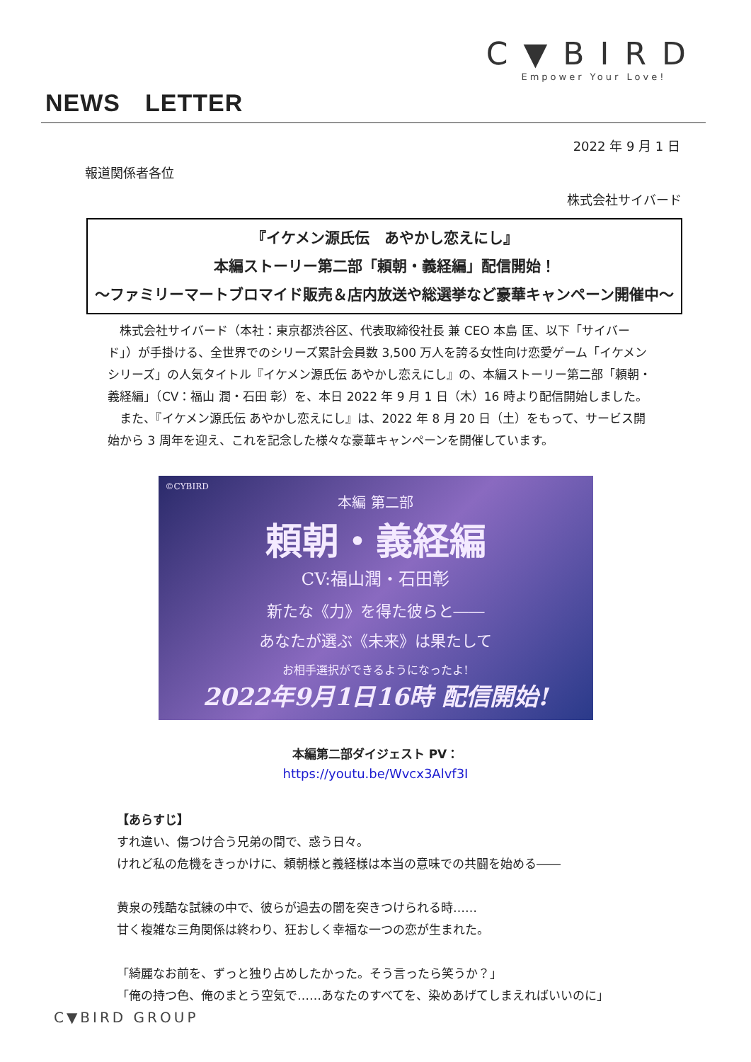C▼BIRD
Empower Your Love!
NEWS　LETTER
2022 年 9 月 1 日
報道関係者各位
株式会社サイバード
『イケメン源氏伝　あやかし恋えにし』
本編ストーリー第二部「頼朝・義経編」配信開始！
～ファミリーマートブロマイド販売＆店内放送や総選挙など豪華キャンペーン開催中～
　株式会社サイバード（本社：東京都渋谷区、代表取締役社長 兼 CEO 本島 匡、以下「サイバード」）が手掛ける、全世界でのシリーズ累計会員数 3,500 万人を誇る女性向け恋愛ゲーム「イケメンシリーズ」の人気タイトル『イケメン源氏伝 あやかし恋えにし』の、本編ストーリー第二部「頼朝・義経編」（CV：福山 潤・石田 彰）を、本日 2022 年 9 月 1 日（木）16 時より配信開始しました。
　また、『イケメン源氏伝 あやかし恋えにし』は、2022 年 8 月 20 日（土）をもって、サービス開始から 3 周年を迎え、これを記念した様々な豪華キャンペーンを開催しています。
©CYBIRD
本編 第二部
頼朝・義経編
CV:福山潤・石田彰
新たな《力》を得た彼らと――
あなたが選ぶ《未来》は果たして
お相手選択ができるようになったよ!
2022年9月1日16時 配信開始!
本編第二部ダイジェスト PV：
https://youtu.be/Wvcx3Alvf3I
【あらすじ】
すれ違い、傷つけ合う兄弟の間で、惑う日々。
けれど私の危機をきっかけに、頼朝様と義経様は本当の意味での共闘を始める――
黄泉の残酷な試練の中で、彼らが過去の闇を突きつけられる時……
甘く複雑な三角関係は終わり、狂おしく幸福な一つの恋が生まれた。
「綺麗なお前を、ずっと独り占めしたかった。そう言ったら笑うか？」
「俺の持つ色、俺のまとう空気で……あなたのすべてを、染めあげてしまえればいいのに」
C▼BIRD GROUP